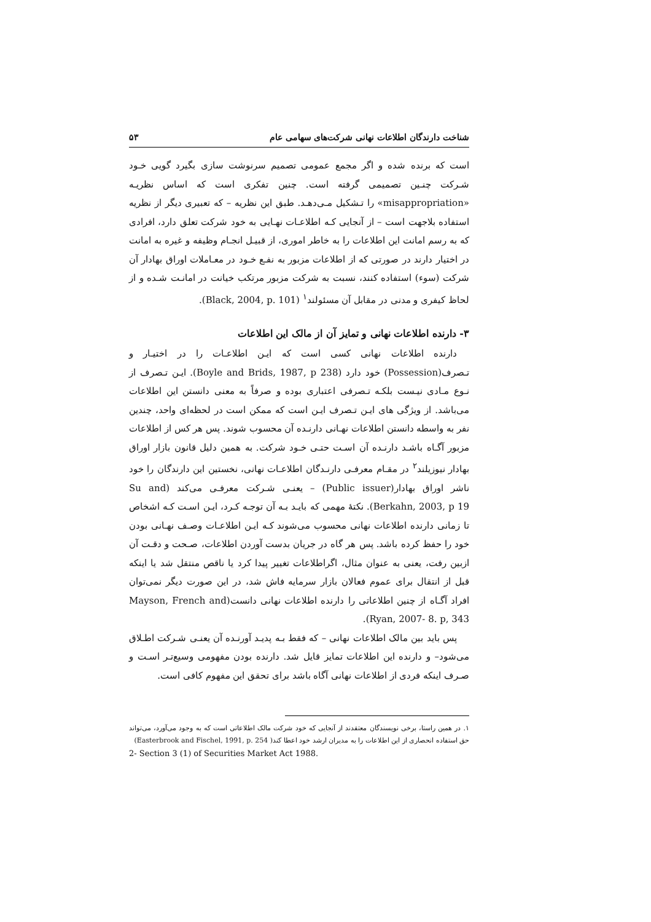شناخت دارندگان اطلاعات نهانی شرکت‌های سهامی عام ۵۳
است که برنده شده و اگر مجمع عمومی تصمیم سرنوشت سازی بگیرد گویی خـود شـرکت چنـین تصمیمی گرفته است. چنین تفکری است که اساس نظریـه «misappropriation» را تـشکیل مـی‌دهـد. طبق این نظریه – که تعبیری دیگر از نظریه استفاده بلاجهت است – از آنجایی کـه اطلاعـات نهـایی به خود شرکت تعلق دارد، افرادی که به رسم امانت این اطلاعات را به خاطر اموری، از قبیـل انجـام وظیفه و غیره به امانت در اختیار دارند در صورتی که از اطلاعات مزبور به نفـع خـود در معـاملات اوراق بهادار آن شرکت (سوء) استفاده کنند، نسبت به شرکت مزبور مرتکب خیانت در امانـت شـده و از لحاظ کیفری و مدنی در مقابل آن مسئولند<sup>۱</sup> (Black, 2004, p. 101).
۳- دارنده اطلاعات نهانی و تمایز آن از مالک این اطلاعات
دارنده اطلاعات نهانی کسی است که ایـن اطلاعـات را در اختیـار و تـصرف(Possession) خود دارد (Boyle and Brids, 1987, p 238). ایـن تـصرف از نـوع مـادی نیـست بلکـه تـصرفی اعتباری بوده و صرفاً به معنی دانستن این اطلاعات می‌باشد. از ویژگی های ایـن تـصرف ایـن است که ممکن است در لحظه‌ای واحد، چندین نفر به واسطه دانستن اطلاعات نهـانی دارنـده آن محسوب شوند. پس هر کس از اطلاعات مزبور آگـاه باشـد دارنـده آن اسـت حتـی خـود شرکت. به همین دلیل قانون بازار اوراق بهادار نیوزیلند<sup>۲</sup> در مقـام معرفـی دارنـدگان اطلاعـات نهانی، نخستین این دارندگان را خود ناشر اوراق بهادار(Public issuer) – یعنـی شـرکت معرفـی می‌کند (Su and Berkahn, 2003, p 19). نکتهٔ مهمی که بایـد بـه آن توجـه کـرد، ایـن اسـت کـه اشخاص تا زمانی دارنده اطلاعات نهانی محسوب می‌شوند کـه ایـن اطلاعـات وصـف نهـانی بودن خود را حفظ کرده باشد. پس هر گاه در جریان بدست آوردن اطلاعات، صـحت و دقـت آن ازبین رفت، یعنی به عنوان مثال، اگراطلاعات تغییر پیدا کرد یا ناقص منتقل شد یا اینکه قبل از انتقال برای عموم فعالان بازار سرمایه فاش شد، در این صورت دیگر نمی‌توان افراد آگـاه از چنین اطلاعاتی را دارنده اطلاعات نهانی دانست(Mayson, French and Ryan, 2007- 8. p, 343).
پس باید بین مالک اطلاعات نهانی – که فقط بـه پدیـد آورنـده آن یعنـی شـرکت اطـلاق می‌شود– و دارنده این اطلاعات تمایز قایل شد. دارنده بودن مفهومی وسیع‌تـر اسـت و صـرف اینکه فردی از اطلاعات نهانی آگاه باشد برای تحقق این مفهوم کافی است.
۱. در همین راستا، برخی نویسندگان معتقدند از آنجایی که خود شرکت مالک اطلاعاتی است که به وجود می‌آورد، می‌تواند حق استفاده انحصاری از این اطلاعات را به مدیران ارشد خود اعطا کند( Easterbrook and Fischel, 1991, p. 254)
2- Section 3 (1) of Securities Market Act 1988.